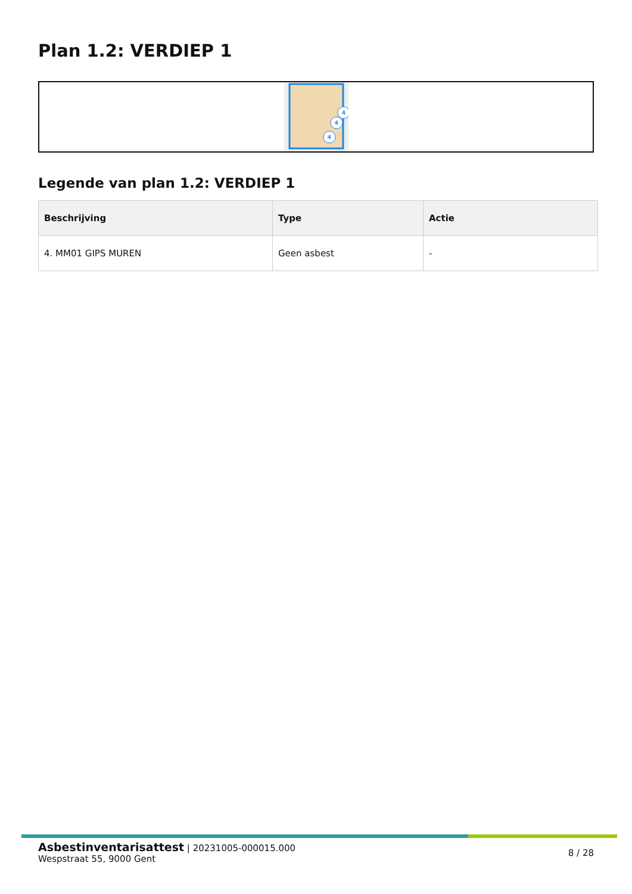Plan 1.2: VERDIEP 1
4
4
4
Legende van plan 1.2: VERDIEP 1
| Beschrijving | Type | Actie |
| --- | --- | --- |
| 4. MM01 GIPS MUREN | Geen asbest | - |
Asbestinventarisattest | 20231005-000015.000
Wespstraat 55, 9000 Gent
8 / 28